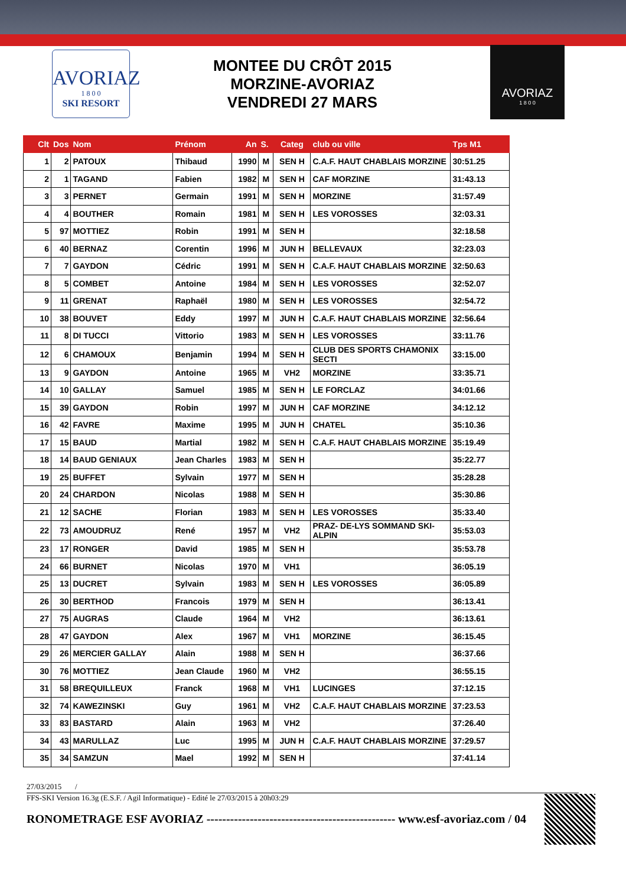AVORIAZ
1 8 0 0
SKI RESORT
AVORIAZ
1 8 0 0
MONTEE DU CRÔT 2015
MORZINE-AVORIAZ
VENDREDI 27 MARS
| Clt | Dos | Nom | Prénom | An | S. | Categ | club ou ville | Tps M1 |
| --- | --- | --- | --- | --- | --- | --- | --- | --- |
| 1 | 2 | PATOUX | Thibaud | 1990 | M | SEN H | C.A.F. HAUT CHABLAIS MORZINE | 30:51.25 |
| 2 | 1 | TAGAND | Fabien | 1982 | M | SEN H | CAF MORZINE | 31:43.13 |
| 3 | 3 | PERNET | Germain | 1991 | M | SEN H | MORZINE | 31:57.49 |
| 4 | 4 | BOUTHER | Romain | 1981 | M | SEN H | LES VOROSSES | 32:03.31 |
| 5 | 97 | MOTTIEZ | Robin | 1991 | M | SEN H | | 32:18.58 |
| 6 | 40 | BERNAZ | Corentin | 1996 | M | JUN H | BELLEVAUX | 32:23.03 |
| 7 | 7 | GAYDON | Cédric | 1991 | M | SEN H | C.A.F. HAUT CHABLAIS MORZINE | 32:50.63 |
| 8 | 5 | COMBET | Antoine | 1984 | M | SEN H | LES VOROSSES | 32:52.07 |
| 9 | 11 | GRENAT | Raphaël | 1980 | M | SEN H | LES VOROSSES | 32:54.72 |
| 10 | 38 | BOUVET | Eddy | 1997 | M | JUN H | C.A.F. HAUT CHABLAIS MORZINE | 32:56.64 |
| 11 | 8 | DI TUCCI | Vittorio | 1983 | M | SEN H | LES VOROSSES | 33:11.76 |
| 12 | 6 | CHAMOUX | Benjamin | 1994 | M | SEN H | CLUB DES SPORTS CHAMONIX SECTI | 33:15.00 |
| 13 | 9 | GAYDON | Antoine | 1965 | M | VH2 | MORZINE | 33:35.71 |
| 14 | 10 | GALLAY | Samuel | 1985 | M | SEN H | LE FORCLAZ | 34:01.66 |
| 15 | 39 | GAYDON | Robin | 1997 | M | JUN H | CAF MORZINE | 34:12.12 |
| 16 | 42 | FAVRE | Maxime | 1995 | M | JUN H | CHATEL | 35:10.36 |
| 17 | 15 | BAUD | Martial | 1982 | M | SEN H | C.A.F. HAUT CHABLAIS MORZINE | 35:19.49 |
| 18 | 14 | BAUD GENIAUX | Jean Charles | 1983 | M | SEN H | | 35:22.77 |
| 19 | 25 | BUFFET | Sylvain | 1977 | M | SEN H | | 35:28.28 |
| 20 | 24 | CHARDON | Nicolas | 1988 | M | SEN H | | 35:30.86 |
| 21 | 12 | SACHE | Florian | 1983 | M | SEN H | LES VOROSSES | 35:33.40 |
| 22 | 73 | AMOUDRUZ | René | 1957 | M | VH2 | PRAZ- DE-LYS SOMMAND SKI-ALPIN | 35:53.03 |
| 23 | 17 | RONGER | David | 1985 | M | SEN H | | 35:53.78 |
| 24 | 66 | BURNET | Nicolas | 1970 | M | VH1 | | 36:05.19 |
| 25 | 13 | DUCRET | Sylvain | 1983 | M | SEN H | LES VOROSSES | 36:05.89 |
| 26 | 30 | BERTHOD | Francois | 1979 | M | SEN H | | 36:13.41 |
| 27 | 75 | AUGRAS | Claude | 1964 | M | VH2 | | 36:13.61 |
| 28 | 47 | GAYDON | Alex | 1967 | M | VH1 | MORZINE | 36:15.45 |
| 29 | 26 | MERCIER GALLAY | Alain | 1988 | M | SEN H | | 36:37.66 |
| 30 | 76 | MOTTIEZ | Jean Claude | 1960 | M | VH2 | | 36:55.15 |
| 31 | 58 | BREQUILLEUX | Franck | 1968 | M | VH1 | LUCINGES | 37:12.15 |
| 32 | 74 | KAWEZINSKI | Guy | 1961 | M | VH2 | C.A.F. HAUT CHABLAIS MORZINE | 37:23.53 |
| 33 | 83 | BASTARD | Alain | 1963 | M | VH2 | | 37:26.40 |
| 34 | 43 | MARULLAZ | Luc | 1995 | M | JUN H | C.A.F. HAUT CHABLAIS MORZINE | 37:29.57 |
| 35 | 34 | SAMZUN | Mael | 1992 | M | SEN H | | 37:41.14 |
27/03/2015 /
FFS-SKI Version 16.3g (E.S.F. / Agil Informatique) - Edité le 27/03/2015 à 20h03:29
RONOMETRAGE ESF AVORIAZ ------------------------------------------------ www.esf-avoriaz.com / 04